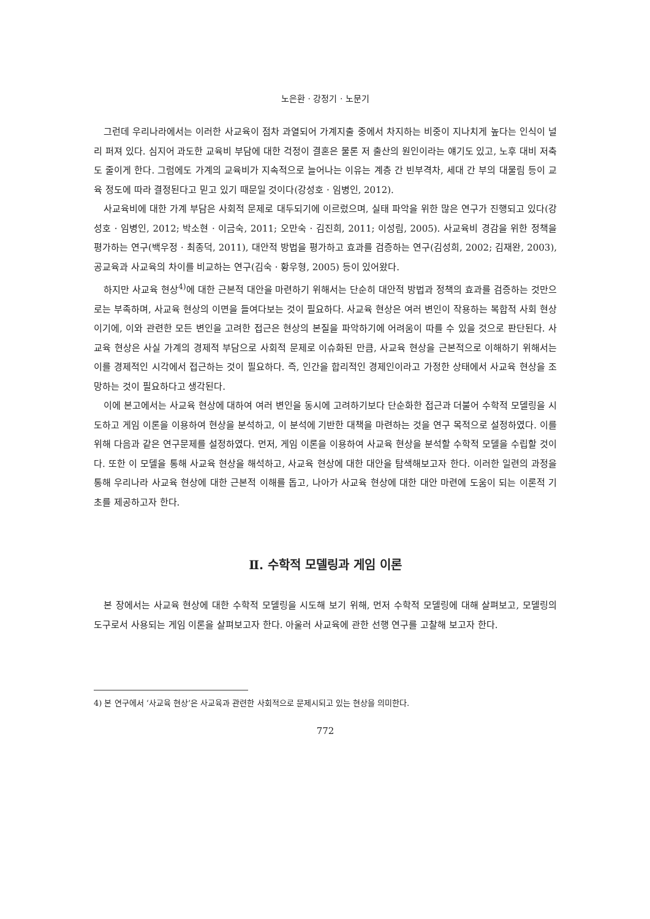노은환 · 강정기 · 노문기
그런데 우리나라에서는 이러한 사교육이 점차 과열되어 가계지출 중에서 차지하는 비중이 지나치게 높다는 인식이 널리 퍼져 있다. 심지어 과도한 교육비 부담에 대한 걱정이 결혼은 물론 저 출산의 원인이라는 얘기도 있고, 노후 대비 저축도 줄이게 한다. 그럼에도 가계의 교육비가 지속적으로 늘어나는 이유는 계층 간 빈부격차, 세대 간 부의 대물림 등이 교육 정도에 따라 결정된다고 믿고 있기 때문일 것이다(강성호 · 임병인, 2012).
사교육비에 대한 가계 부담은 사회적 문제로 대두되기에 이르렀으며, 실태 파악을 위한 많은 연구가 진행되고 있다(강성호 · 임병인, 2012; 박소현 · 이금숙, 2011; 오만숙 · 김진희, 2011; 이성림, 2005). 사교육비 경감을 위한 정책을 평가하는 연구(백우정 · 최종덕, 2011), 대안적 방법을 평가하고 효과를 검증하는 연구(김성희, 2002; 김재완, 2003), 공교육과 사교육의 차이를 비교하는 연구(김숙 · 황우형, 2005) 등이 있어왔다.
하지만 사교육 현상<sup>4)</sup>에 대한 근본적 대안을 마련하기 위해서는 단순히 대안적 방법과 정책의 효과를 검증하는 것만으로는 부족하며, 사교육 현상의 이면을 들여다보는 것이 필요하다. 사교육 현상은 여러 변인이 작용하는 복합적 사회 현상이기에, 이와 관련한 모든 변인을 고려한 접근은 현상의 본질을 파악하기에 어려움이 따를 수 있을 것으로 판단된다. 사교육 현상은 사실 가계의 경제적 부담으로 사회적 문제로 이슈화된 만큼, 사교육 현상을 근본적으로 이해하기 위해서는 이를 경제적인 시각에서 접근하는 것이 필요하다. 즉, 인간을 합리적인 경제인이라고 가정한 상태에서 사교육 현상을 조망하는 것이 필요하다고 생각된다.
이에 본고에서는 사교육 현상에 대하여 여러 변인을 동시에 고려하기보다 단순화한 접근과 더불어 수학적 모델링을 시도하고 게임 이론을 이용하여 현상을 분석하고, 이 분석에 기반한 대책을 마련하는 것을 연구 목적으로 설정하였다. 이를 위해 다음과 같은 연구문제를 설정하였다. 먼저, 게임 이론을 이용하여 사교육 현상을 분석할 수학적 모델을 수립할 것이다. 또한 이 모델을 통해 사교육 현상을 해석하고, 사교육 현상에 대한 대안을 탐색해보고자 한다. 이러한 일련의 과정을 통해 우리나라 사교육 현상에 대한 근본적 이해를 돕고, 나아가 사교육 현상에 대한 대안 마련에 도움이 되는 이론적 기초를 제공하고자 한다.
Ⅱ. 수학적 모델링과 게임 이론
본 장에서는 사교육 현상에 대한 수학적 모델링을 시도해 보기 위해, 먼저 수학적 모델링에 대해 살펴보고, 모델링의 도구로서 사용되는 게임 이론을 살펴보고자 한다. 아울러 사교육에 관한 선행 연구를 고찰해 보고자 한다.
4) 본 연구에서 ‘사교육 현상’은 사교육과 관련한 사회적으로 문제시되고 있는 현상을 의미한다.
772